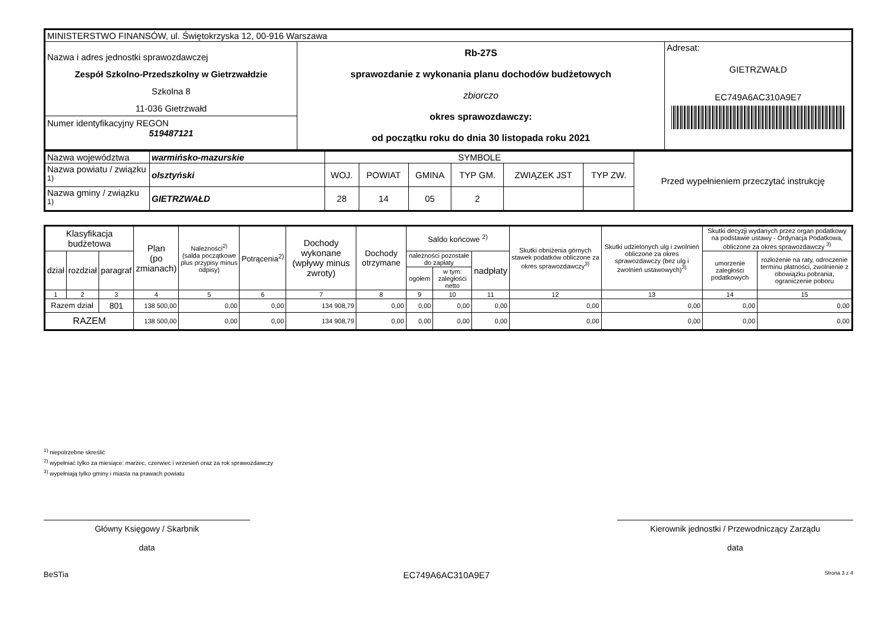| MINISTERSTWO FINANSÓW, ul. Świętokrzyska 12, 00-916 Warszawa | | |
| Nazwa i adres jednostki sprawozdawczej Zespół Szkolno-Przedszkolny w Gietrzwałdzie Szkolna 8 11-036 Gietrzwałd Numer identyfikacyjny REGON 519487121 | Rb-27S sprawozdanie z wykonania planu dochodów budżetowych zbiorczo okres sprawozdawczy: od początku roku do dnia 30 listopada roku 2021 | Adresat: GIETRZWAŁD EC749A6AC310A9E7 |
| Nazwa województwa | warmińsko-mazurskie | SYMBOLE | | | | | | Przed wypełnieniem przeczytać instrukcję |
| Nazwa powiatu / związku <sup>1)</sup> | olsztyński | WOJ. | POWIAT | GMINA | TYP GM. | ZWIĄZEK JST | TYP ZW. | |
| Nazwa gminy / związku <sup>1)</sup> | GIETRZWAŁD | 28 | 14 | 05 | 2 | | | |
| Klasyfikacja budżetowa | | | Plan (po zmianach) | Należności<sup>2)</sup> (salda początkowe plus przypisy minus odpisy) | Potrącenia<sup>2)</sup> | Dochody wykonane (wpływy minus zwroty) | Dochody otrzymane | Saldo końcowe <sup>2)</sup> | | | Skutki obniżenia górnych stawek podatków obliczone za okres sprawozdawczy<sup>3)</sup> | Skutki udzielonych ulg i zwolnień obliczone za okres sprawozdawczy (bez ulg i zwolnień ustawowych)<sup>3)</sup> | Skutki decyzji wydanych przez organ podatkowy na podstawie ustawy - Ordynacja Podatkowa, obliczone za okres sprawozdawczy <sup>3)</sup> | |
| --- | --- | --- | --- | --- | --- | --- | --- | --- | --- | --- | --- | --- | --- | --- |
| dział | rozdział | paragraf | | | | | | należności pozostałe do zapłaty | | nadpłaty | | | umorzenie zaległości podatkowych | rozłożenie na raty, odroczenie terminu płatności, zwolnienie z obowiązku pobrania, ograniczenie poboru |
| | | | | | | | | ogółem | w tym: zaległości netto | | | | | |
| 1 | 2 | 3 | 4 | 5 | 6 | 7 | 8 | 9 | 10 | 11 | 12 | 13 | 14 | 15 |
| Razem dział | | 801 | 138 500,00 | 0,00 | 0,00 | 134 908,79 | 0,00 | 0,00 | 0,00 | 0,00 | 0,00 | 0,00 | 0,00 | 0,00 |
| RAZEM | | | 138 500,00 | 0,00 | 0,00 | 134 908,79 | 0,00 | 0,00 | 0,00 | 0,00 | 0,00 | 0,00 | 0,00 | 0,00 |
<sup>1)</sup> niepotrzebne skreślić
<sup>2)</sup> wypełniać tylko za miesiące: marzec, czerwiec i wrzesień oraz za rok sprawozdawczy
<sup>3)</sup> wypełniają tylko gminy i miasta na prawach powiatu
Główny Księgowy / Skarbnik
data
Kierownik jednostki / Przewodniczący Zarządu
data
BeSTia EC749A6AC310A9E7 Strona 3 z 4